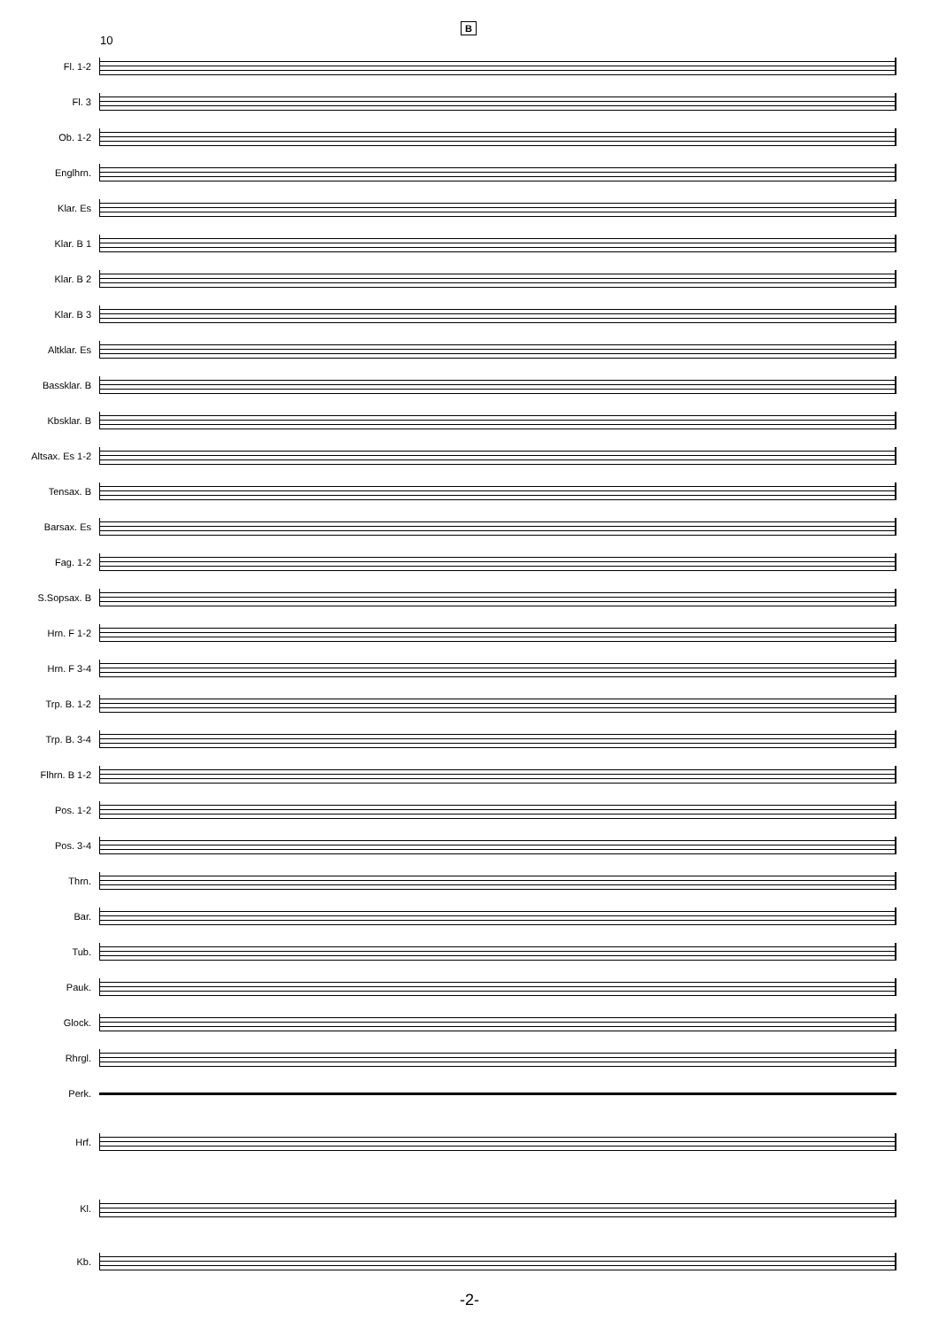B
10
Fl. 1-2
Fl. 3
Ob. 1-2
Englhrn.
Klar. Es
Klar. B 1
Klar. B 2
Klar. B 3
Altklar. Es
Bassklar. B
Kbsklar. B
Altsax. Es 1-2
Tensax. B
Barsax. Es
Fag. 1-2
S.Sopsax. B
Hrn. F 1-2
Hrn. F 3-4
Trp. B. 1-2
Trp. B. 3-4
Flhrn. B 1-2
Pos. 1-2
Pos. 3-4
Thrn.
Bar.
Tub.
Pauk.
Glock.
Rhrgl.
Perk.
Hrf.
Kl.
Kb.
-2-